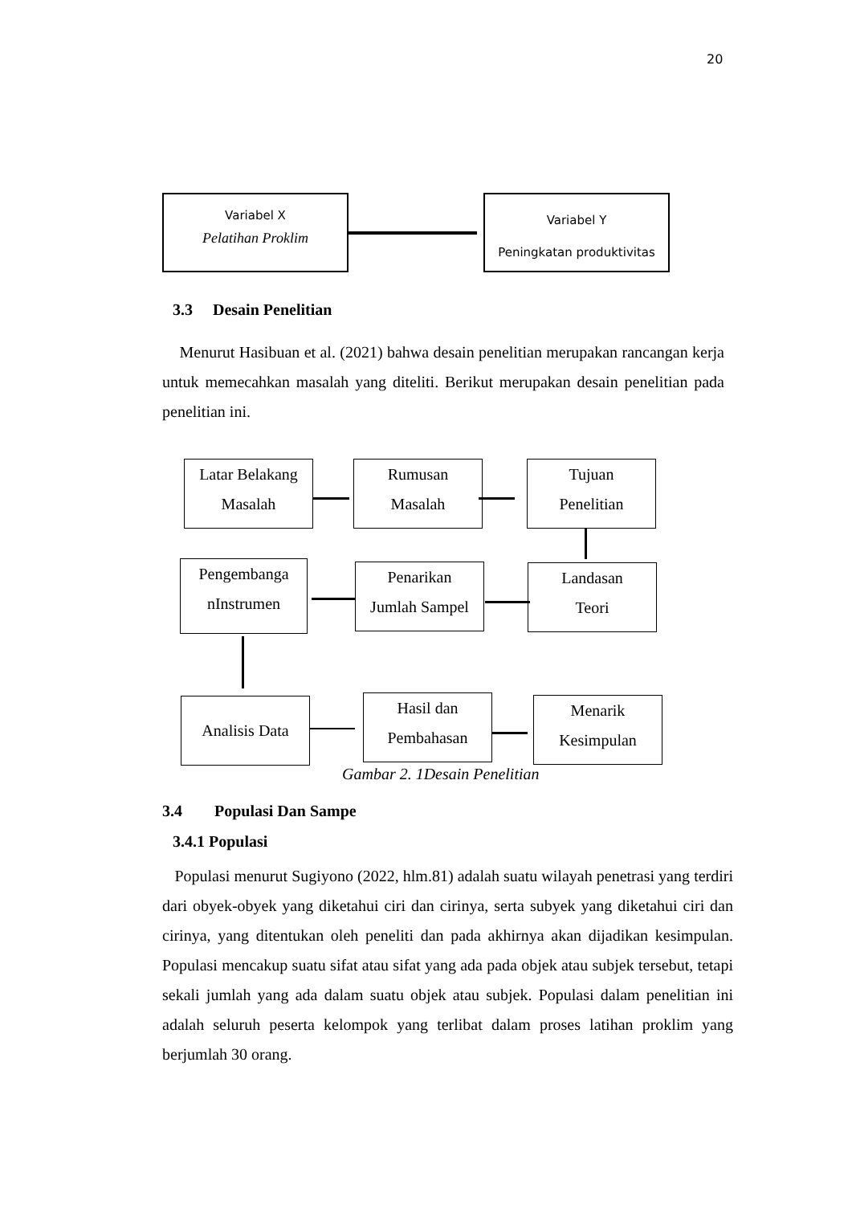20
Variabel X
Pelatihan Proklim
Variabel Y
Peningkatan produktivitas
3.3 Desain Penelitian
Menurut Hasibuan et al. (2021) bahwa desain penelitian merupakan rancangan kerja untuk memecahkan masalah yang diteliti. Berikut merupakan desain penelitian pada penelitian ini.
Latar Belakang
Masalah
Rumusan
Masalah
Tujuan
Penelitian
Pengembanga
nInstrumen
Penarikan
Jumlah Sampel
Landasan
Teori
Analisis Data
Hasil dan
Pembahasan
Menarik
Kesimpulan
Gambar 2. 1Desain Penelitian
3.4 Populasi Dan Sampe
3.4.1 Populasi
Populasi menurut Sugiyono (2022, hlm.81) adalah suatu wilayah penetrasi yang terdiri dari obyek-obyek yang diketahui ciri dan cirinya, serta subyek yang diketahui ciri dan cirinya, yang ditentukan oleh peneliti dan pada akhirnya akan dijadikan kesimpulan. Populasi mencakup suatu sifat atau sifat yang ada pada objek atau subjek tersebut, tetapi sekali jumlah yang ada dalam suatu objek atau subjek. Populasi dalam penelitian ini adalah seluruh peserta kelompok yang terlibat dalam proses latihan proklim yang berjumlah 30 orang.